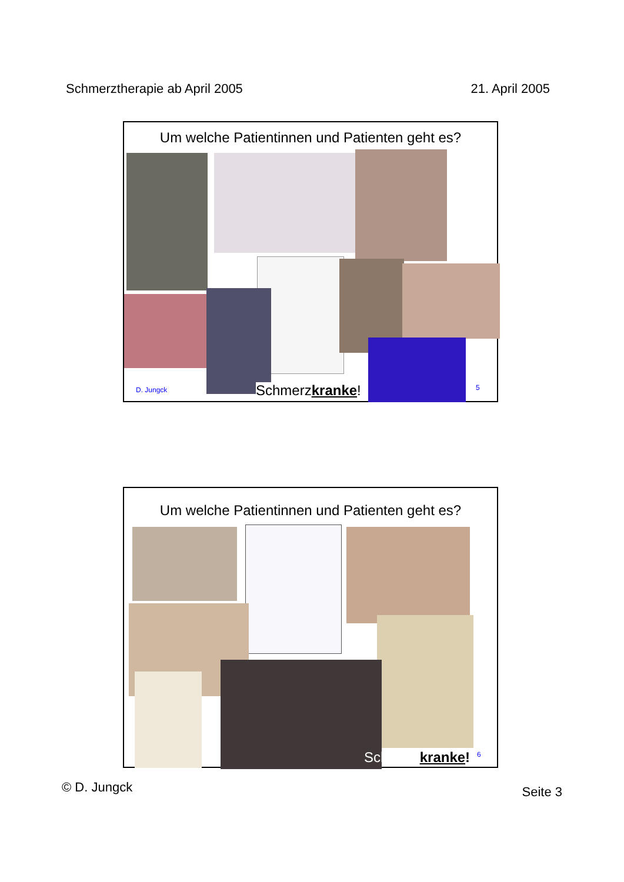Schmerztherapie ab April 2005 21. April 2005
Um welche Patientinnen und Patienten geht es?
D. Jungck Schmerzkranke! 5
Um welche Patientinnen und Patienten geht es?
Schmerzkranke! 6
© D. Jungck Seite 3